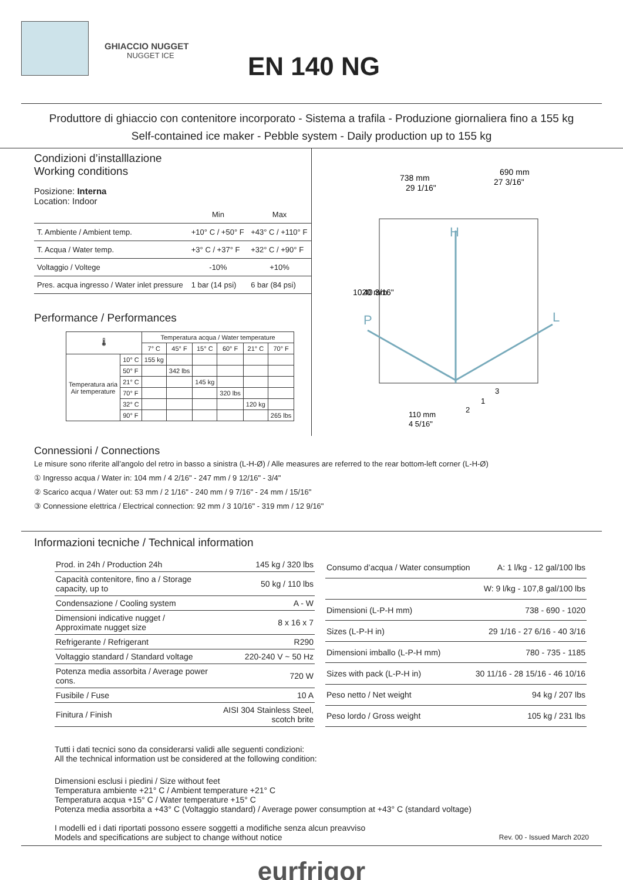GHIACCIO NUGGET
NUGGET ICE
EN 140 NG
Produttore di ghiaccio con contenitore incorporato - Sistema a trafila - Produzione giornaliera fino a 155 kg
Self-contained ice maker - Pebble system - Daily production up to 155 kg
Condizioni d’installlazione
Working conditions
Posizione: Interna
Location: Indoor
| | Min | Max |
| T. Ambiente / Ambient temp. | +10° C / +50° F | +43° C / +110° F |
| T. Acqua / Water temp. | +3° C / +37° F | +32° C / +90° F |
| Voltaggio / Voltege | -10% | +10% |
| Pres. acqua ingresso / Water inlet pressure | 1 bar (14 psi) | 6 bar (84 psi) |
Performance / Performances
| 🌡 | | Temperatura acqua / Water temperature | | | | | |
| --- | --- | --- | --- | --- | --- | --- | --- |
| | | 7° C | 45° F | 15° C | 60° F | 21° C | 70° F |
| Temperatura aria Air temperature | 10° C | 155 kg | | | | | |
| | 50° F | | 342 lbs | | | | |
| | 21° C | | | 145 kg | | | |
| | 70° F | | | | 320 lbs | | |
| | 32° C | | | | | 120 kg | |
| | 90° F | | | | | | 265 lbs |
738 mm
29 1/16"
690 mm
27 3/16"
H
P
L
1020 mm
40 3/16"
110 mm
4 5/16"
2
1
3
Connessioni / Connections
Le misure sono riferite all’angolo del retro in basso a sinistra (L-H-Ø) / Alle measures are referred to the rear bottom-left corner (L-H-Ø)
① Ingresso acqua / Water in: 104 mm / 4 2/16" - 247 mm / 9 12/16" - 3/4"
② Scarico acqua / Water out: 53 mm / 2 1/16" - 240 mm / 9 7/16" - 24 mm / 15/16"
③ Connessione elettrica / Electrical connection: 92 mm / 3 10/16" - 319 mm / 12 9/16"
Informazioni tecniche / Technical information
| Prod. in 24h / Production 24h | 145 kg / 320 lbs |
| Capacità contenitore, fino a / Storage capacity, up to | 50 kg / 110 lbs |
| Condensazione / Cooling system | A - W |
| Dimensioni indicative nugget / Approximate nugget size | 8 x 16 x 7 |
| Refrigerante / Refrigerant | R290 |
| Voltaggio standard / Standard voltage | 220-240 V ~ 50 Hz |
| Potenza media assorbita / Average power cons. | 720 W |
| Fusibile / Fuse | 10 A |
| Finitura / Finish | AISI 304 Stainless Steel, scotch brite |
| Consumo d’acqua / Water consumption | A: 1 l/kg - 12 gal/100 lbs |
| | W: 9 l/kg - 107,8 gal/100 lbs |
| Dimensioni (L-P-H mm) | 738 - 690 - 1020 |
| Sizes (L-P-H in) | 29 1/16 - 27 6/16 - 40 3/16 |
| Dimensioni imballo (L-P-H mm) | 780 - 735 - 1185 |
| Sizes with pack (L-P-H in) | 30 11/16 - 28 15/16 - 46 10/16 |
| Peso netto / Net weight | 94 kg / 207 lbs |
| Peso lordo / Gross weight | 105 kg / 231 lbs |
Tutti i dati tecnici sono da considerarsi validi alle seguenti condizioni:
All the technical information ust be considered at the following condition:
Dimensioni esclusi i piedini / Size without feet
Temperatura ambiente +21° C / Ambient temperature +21° C
Temperatura acqua +15° C / Water temperature +15° C
Potenza media assorbita a +43° C (Voltaggio standard) / Average power consumption at +43° C (standard voltage)
I modelli ed i dati riportati possono essere soggetti a modifiche senza alcun preavviso
Models and specifications are subject to change without notice Rev. 00 - Issued March 2020
eurfrigor